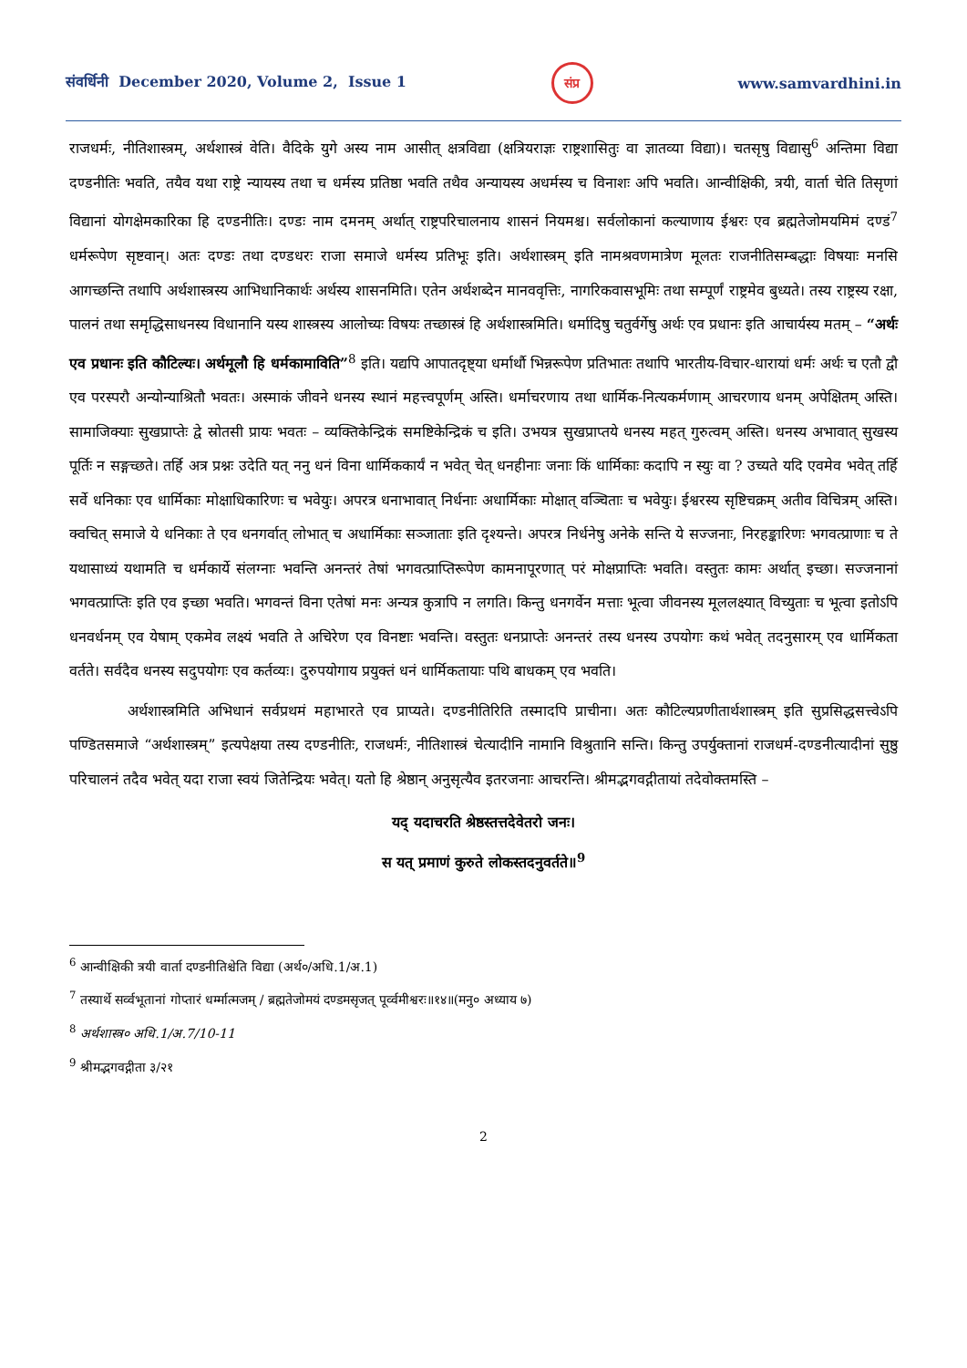संवर्धिनी December 2020, Volume 2, Issue 1 संप्र www.samvardhini.in
राजधर्मः, नीतिशास्त्रम्, अर्थशास्त्रं वेति। वैदिके युगे अस्य नाम आसीत् क्षत्रविद्या (क्षत्रियराज्ञः राष्ट्रशासितुः वा ज्ञातव्या विद्या)। चतसृषु विद्यासु<sup>6</sup> अन्तिमा विद्या दण्डनीतिः भवति, तयैव यथा राष्ट्रे न्यायस्य तथा च धर्मस्य प्रतिष्ठा भवति तथैव अन्यायस्य अधर्मस्य च विनाशः अपि भवति। आन्वीक्षिकी, त्रयी, वार्ता चेति तिसृणां विद्यानां योगक्षेमकारिका हि दण्डनीतिः। दण्डः नाम दमनम् अर्थात् राष्ट्रपरिचालनाय शासनं नियमश्च। सर्वलोकानां कल्याणाय ईश्वरः एव ब्रह्मतेजोमयमिमं दण्डं<sup>7</sup> धर्मरूपेण सृष्टवान्। अतः दण्डः तथा दण्डधरः राजा समाजे धर्मस्य प्रतिभूः इति। अर्थशास्त्रम् इति नामश्रवणमात्रेण मूलतः राजनीतिसम्बद्धाः विषयाः मनसि आगच्छन्ति तथापि अर्थशास्त्रस्य आभिधानिकार्थः अर्थस्य शासनमिति। एतेन अर्थशब्देन मानववृत्तिः, नागरिकवासभूमिः तथा सम्पूर्णं राष्ट्रमेव बुध्यते। तस्य राष्ट्रस्य रक्षा, पालनं तथा समृद्धिसाधनस्य विधानानि यस्य शास्त्रस्य आलोच्यः विषयः तच्छास्त्रं हि अर्थशास्त्रमिति। धर्मादिषु चतुर्वर्गेषु अर्थः एव प्रधानः इति आचार्यस्य मतम् – “अर्थः एव प्रधानः इति कौटिल्यः। अर्थमूलौ हि धर्मकामाविति”<sup>8</sup> इति। यद्यपि आपातदृष्ट्या धर्मार्थौ भिन्नरूपेण प्रतिभातः तथापि भारतीय-विचार-धारायां धर्मः अर्थः च एतौ द्वौ एव परस्परौ अन्योन्याश्रितौ भवतः। अस्माकं जीवने धनस्य स्थानं महत्त्वपूर्णम् अस्ति। धर्माचरणाय तथा धार्मिक-नित्यकर्मणाम् आचरणाय धनम् अपेक्षितम् अस्ति। सामाजिक्याः सुखप्राप्तेः द्वे स्रोतसी प्रायः भवतः – व्यक्तिकेन्द्रिकं समष्टिकेन्द्रिकं च इति। उभयत्र सुखप्राप्तये धनस्य महत् गुरुत्वम् अस्ति। धनस्य अभावात् सुखस्य पूर्तिः न सङ्गच्छते। तर्हि अत्र प्रश्नः उदेति यत् ननु धनं विना धार्मिककार्यं न भवेत् चेत् धनहीनाः जनाः किं धार्मिकाः कदापि न स्युः वा ? उच्यते यदि एवमेव भवेत् तर्हि सर्वे धनिकाः एव धार्मिकाः मोक्षाधिकारिणः च भवेयुः। अपरत्र धनाभावात् निर्धनाः अधार्मिकाः मोक्षात् वञ्चिताः च भवेयुः। ईश्वरस्य सृष्टिचक्रम् अतीव विचित्रम् अस्ति। क्वचित् समाजे ये धनिकाः ते एव धनगर्वात् लोभात् च अधार्मिकाः सञ्जाताः इति दृश्यन्ते। अपरत्र निर्धनेषु अनेके सन्ति ये सज्जनाः, निरहङ्कारिणः भगवत्प्राणाः च ते यथासाध्यं यथामति च धर्मकार्ये संलग्नाः भवन्ति अनन्तरं तेषां भगवत्प्राप्तिरूपेण कामनापूरणात् परं मोक्षप्राप्तिः भवति। वस्तुतः कामः अर्थात् इच्छा। सज्जनानां भगवत्प्राप्तिः इति एव इच्छा भवति। भगवन्तं विना एतेषां मनः अन्यत्र कुत्रापि न लगति। किन्तु धनगर्वेन मत्ताः भूत्वा जीवनस्य मूललक्ष्यात् विच्युताः च भूत्वा इतोऽपि धनवर्धनम् एव येषाम् एकमेव लक्ष्यं भवति ते अचिरेण एव विनष्टाः भवन्ति। वस्तुतः धनप्राप्तेः अनन्तरं तस्य धनस्य उपयोगः कथं भवेत् तदनुसारम् एव धार्मिकता वर्तते। सर्वदैव धनस्य सदुपयोगः एव कर्तव्यः। दुरुपयोगाय प्रयुक्तं धनं धार्मिकतायाः पथि बाधकम् एव भवति।
अर्थशास्त्रमिति अभिधानं सर्वप्रथमं महाभारते एव प्राप्यते। दण्डनीतिरिति तस्मादपि प्राचीना। अतः कौटिल्यप्रणीतार्थशास्त्रम् इति सुप्रसिद्धसत्त्वेऽपि पण्डितसमाजे “अर्थशास्त्रम्” इत्यपेक्षया तस्य दण्डनीतिः, राजधर्मः, नीतिशास्त्रं चेत्यादीनि नामानि विश्रुतानि सन्ति। किन्तु उपर्युक्तानां राजधर्म-दण्डनीत्यादीनां सुष्ठु परिचालनं तदैव भवेत् यदा राजा स्वयं जितेन्द्रियः भवेत्। यतो हि श्रेष्ठान् अनुसृत्यैव इतरजनाः आचरन्ति। श्रीमद्भगवद्गीतायां तदेवोक्तमस्ति –
यद् यदाचरति श्रेष्ठस्तत्तदेवेतरो जनः।
स यत् प्रमाणं कुरुते लोकस्तदनुवर्तते॥<sup>9</sup>
<sup>6</sup> आन्वीक्षिकी त्रयी वार्ता दण्डनीतिश्चेति विद्या (अर्थ०/अधि.1/अ.1)
<sup>7</sup> तस्यार्थे सर्व्वभूतानां गोप्तारं धर्म्मात्मजम् / ब्रह्मतेजोमयं दण्डमसृजत् पूर्व्वमीश्वरः॥१४॥(मनु० अध्याय ७)
<sup>8</sup> अर्थशास्त्र० अधि.1/अ.7/10-11
<sup>9</sup> श्रीमद्भगवद्गीता ३/२१
2